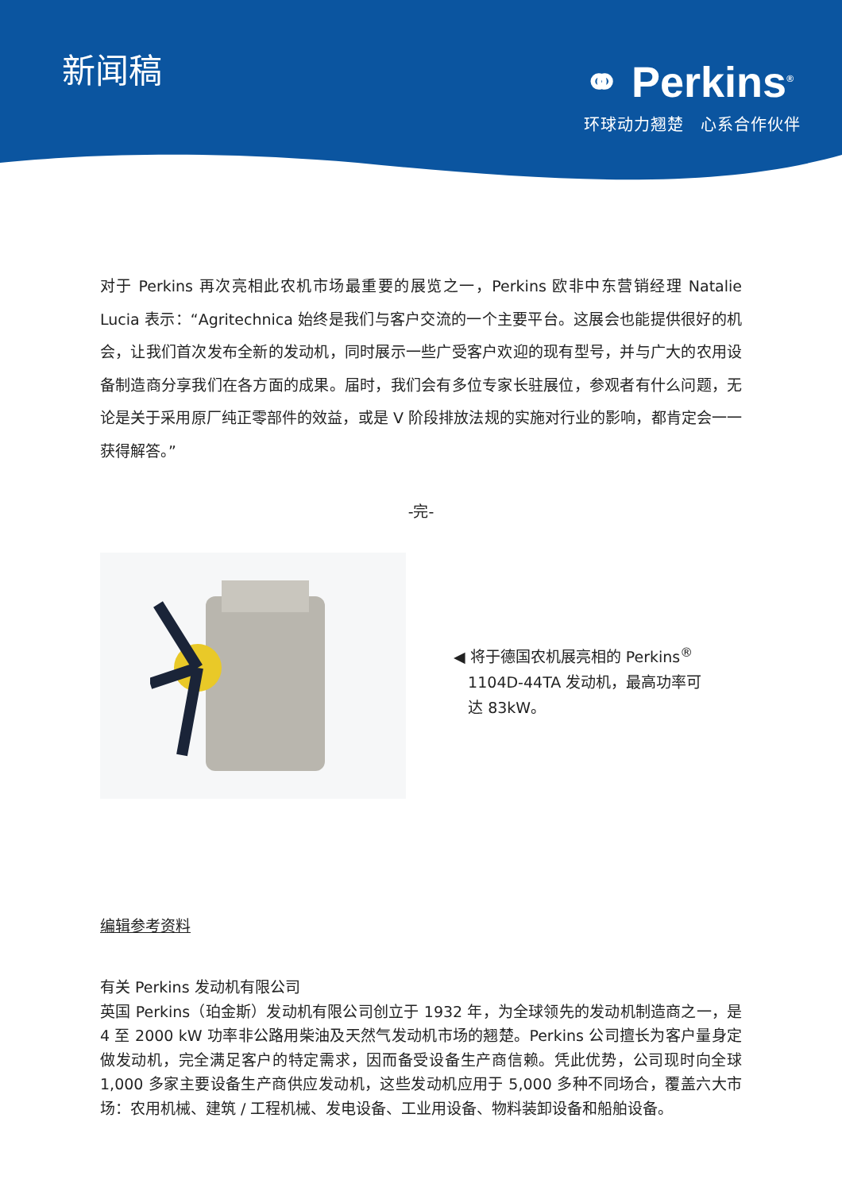新闻稿
⚭ Perkins<sup>®</sup>
环球动力翘楚　心系合作伙伴
对于 Perkins 再次亮相此农机市场最重要的展览之一，Perkins 欧非中东营销经理 Natalie Lucia 表示：“Agritechnica 始终是我们与客户交流的一个主要平台。这展会也能提供很好的机会，让我们首次发布全新的发动机，同时展示一些广受客户欢迎的现有型号，并与广大的农用设备制造商分享我们在各方面的成果。届时，我们会有多位专家长驻展位，参观者有什么问题，无论是关于采用原厂纯正零部件的效益，或是 V 阶段排放法规的实施对行业的影响，都肯定会一一获得解答。”
-完-
◀ 将于德国农机展亮相的 Perkins<sup>®</sup>
1104D-44TA 发动机，最高功率可
达 83kW。
编辑参考资料
有关 Perkins 发动机有限公司
英国 Perkins（珀金斯）发动机有限公司创立于 1932 年，为全球领先的发动机制造商之一，是 4 至 2000 kW 功率非公路用柴油及天然气发动机市场的翘楚。Perkins 公司擅长为客户量身定做发动机，完全满足客户的特定需求，因而备受设备生产商信赖。凭此优势，公司现时向全球 1,000 多家主要设备生产商供应发动机，这些发动机应用于 5,000 多种不同场合，覆盖六大市场：农用机械、建筑 / 工程机械、发电设备、工业用设备、物料装卸设备和船舶设备。